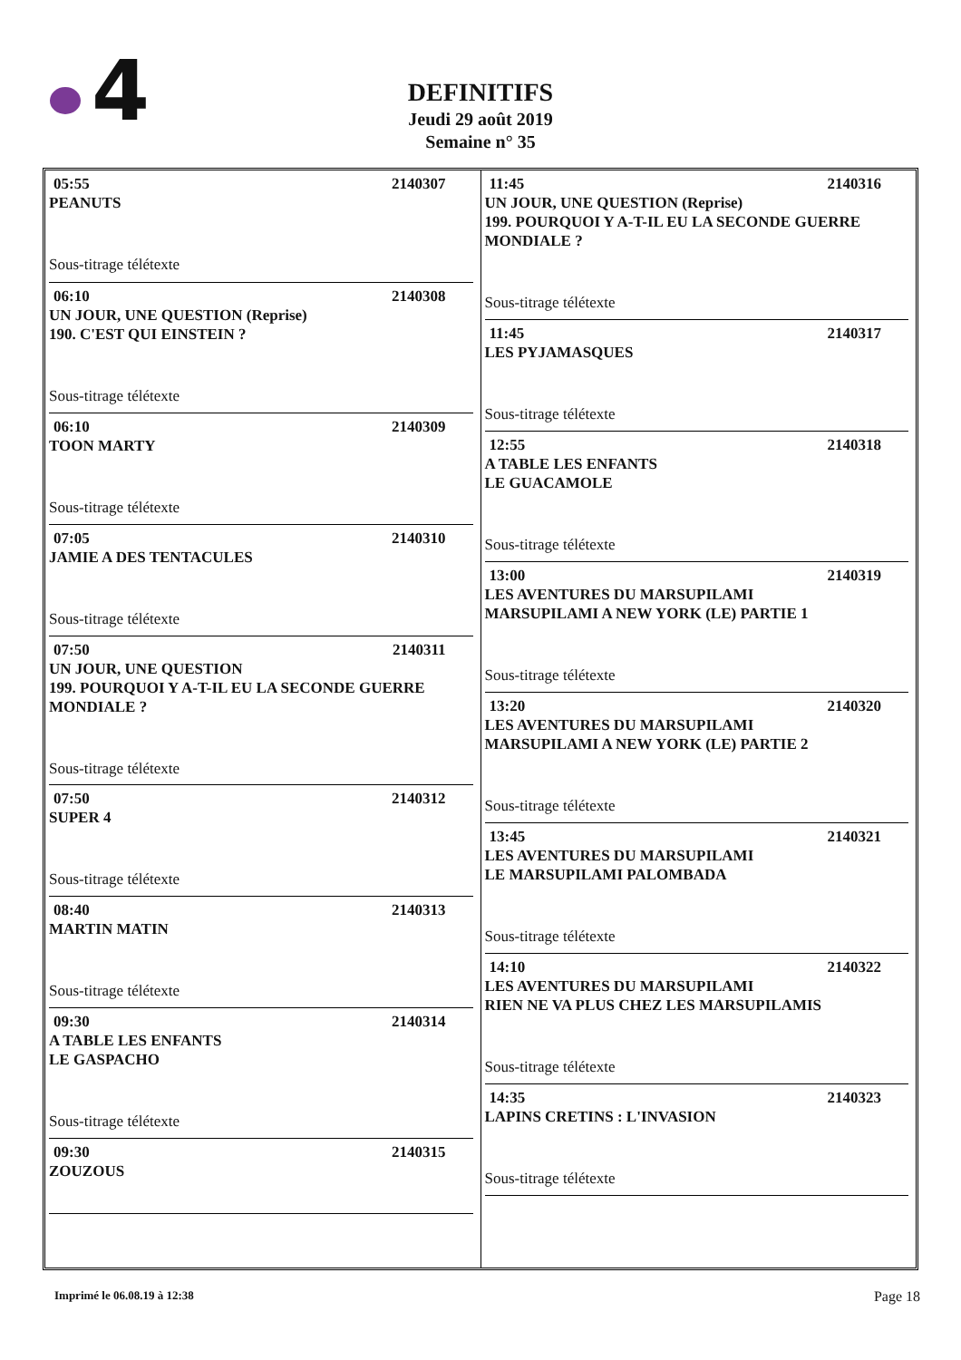4
DEFINITIFS
Jeudi 29 août 2019
Semaine n° 35
05:55 2140307
PEANUTS
Sous-titrage télétexte
06:10 2140308
UN JOUR, UNE QUESTION (Reprise)
190. C'EST QUI EINSTEIN ?
Sous-titrage télétexte
06:10 2140309
TOON MARTY
Sous-titrage télétexte
07:05 2140310
JAMIE A DES TENTACULES
Sous-titrage télétexte
07:50 2140311
UN JOUR, UNE QUESTION
199. POURQUOI Y A-T-IL EU LA SECONDE GUERRE MONDIALE ?
Sous-titrage télétexte
07:50 2140312
SUPER 4
Sous-titrage télétexte
08:40 2140313
MARTIN MATIN
Sous-titrage télétexte
09:30 2140314
A TABLE LES ENFANTS
LE GASPACHO
Sous-titrage télétexte
09:30 2140315
ZOUZOUS
11:45 2140316
UN JOUR, UNE QUESTION (Reprise)
199. POURQUOI Y A-T-IL EU LA SECONDE GUERRE MONDIALE ?
Sous-titrage télétexte
11:45 2140317
LES PYJAMASQUES
Sous-titrage télétexte
12:55 2140318
A TABLE LES ENFANTS
LE GUACAMOLE
Sous-titrage télétexte
13:00 2140319
LES AVENTURES DU MARSUPILAMI
MARSUPILAMI A NEW YORK (LE) PARTIE 1
Sous-titrage télétexte
13:20 2140320
LES AVENTURES DU MARSUPILAMI
MARSUPILAMI A NEW YORK (LE) PARTIE 2
Sous-titrage télétexte
13:45 2140321
LES AVENTURES DU MARSUPILAMI
LE MARSUPILAMI PALOMBADA
Sous-titrage télétexte
14:10 2140322
LES AVENTURES DU MARSUPILAMI
RIEN NE VA PLUS CHEZ LES MARSUPILAMIS
Sous-titrage télétexte
14:35 2140323
LAPINS CRETINS : L'INVASION
Sous-titrage télétexte
Imprimé le 06.08.19 à 12:38 Page 18